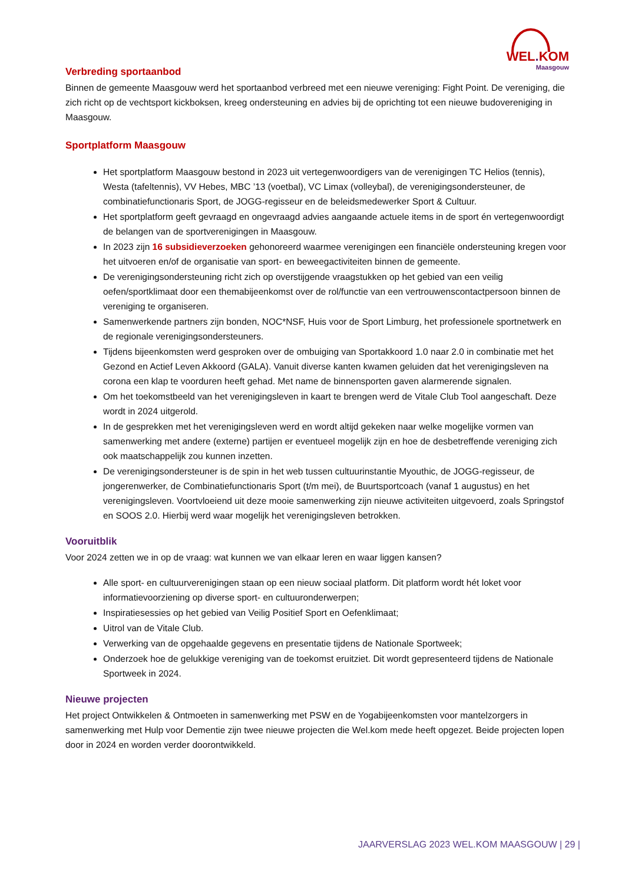WEL. KOM
Maasgouw
Verbreding sportaanbod
Binnen de gemeente Maasgouw werd het sportaanbod verbreed met een nieuwe vereniging: Fight Point. De vereniging, die zich richt op de vechtsport kickboksen, kreeg ondersteuning en advies bij de oprichting tot een nieuwe budovereniging in Maasgouw.
Sportplatform Maasgouw
Het sportplatform Maasgouw bestond in 2023 uit vertegenwoordigers van de verenigingen TC Helios (tennis), Westa (tafeltennis), VV Hebes, MBC ’13 (voetbal), VC Limax (volleybal), de verenigingsondersteuner, de combinatiefunctionaris Sport, de JOGG-regisseur en de beleidsmedewerker Sport & Cultuur.
Het sportplatform geeft gevraagd en ongevraagd advies aangaande actuele items in de sport én vertegenwoordigt de belangen van de sportverenigingen in Maasgouw.
In 2023 zijn 16 subsidieverzoeken gehonoreerd waarmee verenigingen een financiële ondersteuning kregen voor het uitvoeren en/of de organisatie van sport- en beweegactiviteiten binnen de gemeente.
De verenigingsondersteuning richt zich op overstijgende vraagstukken op het gebied van een veilig oefen/sportklimaat door een themabijeenkomst over de rol/functie van een vertrouwenscontactpersoon binnen de vereniging te organiseren.
Samenwerkende partners zijn bonden, NOC*NSF, Huis voor de Sport Limburg, het professionele sportnetwerk en de regionale verenigingsondersteuners.
Tijdens bijeenkomsten werd gesproken over de ombuiging van Sportakkoord 1.0 naar 2.0 in combinatie met het Gezond en Actief Leven Akkoord (GALA). Vanuit diverse kanten kwamen geluiden dat het verenigingsleven na corona een klap te voorduren heeft gehad. Met name de binnensporten gaven alarmerende signalen.
Om het toekomstbeeld van het verenigingsleven in kaart te brengen werd de Vitale Club Tool aangeschaft. Deze wordt in 2024 uitgerold.
In de gesprekken met het verenigingsleven werd en wordt altijd gekeken naar welke mogelijke vormen van samenwerking met andere (externe) partijen er eventueel mogelijk zijn en hoe de desbetreffende vereniging zich ook maatschappelijk zou kunnen inzetten.
De verenigingsondersteuner is de spin in het web tussen cultuurinstantie Myouthic, de JOGG-regisseur, de jongerenwerker, de Combinatiefunctionaris Sport (t/m mei), de Buurtsportcoach (vanaf 1 augustus) en het verenigingsleven. Voortvloeiend uit deze mooie samenwerking zijn nieuwe activiteiten uitgevoerd, zoals Springstof en SOOS 2.0. Hierbij werd waar mogelijk het verenigingsleven betrokken.
Vooruitblik
Voor 2024 zetten we in op de vraag: wat kunnen we van elkaar leren en waar liggen kansen?
Alle sport- en cultuurverenigingen staan op een nieuw sociaal platform. Dit platform wordt hét loket voor informatievoorziening op diverse sport- en cultuuronderwerpen;
Inspiratiesessies op het gebied van Veilig Positief Sport en Oefenklimaat;
Uitrol van de Vitale Club.
Verwerking van de opgehaalde gegevens en presentatie tijdens de Nationale Sportweek;
Onderzoek hoe de gelukkige vereniging van de toekomst eruitziet. Dit wordt gepresenteerd tijdens de Nationale Sportweek in 2024.
Nieuwe projecten
Het project Ontwikkelen & Ontmoeten in samenwerking met PSW en de Yogabijeenkomsten voor mantelzorgers in samenwerking met Hulp voor Dementie zijn twee nieuwe projecten die Wel.kom mede heeft opgezet. Beide projecten lopen door in 2024 en worden verder doorontwikkeld.
JAARVERSLAG 2023 WEL.KOM MAASGOUW | 29 |